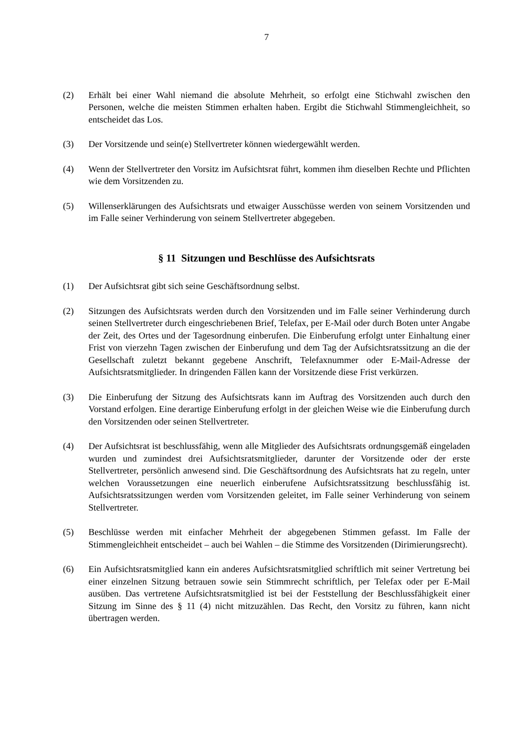7
(2) Erhält bei einer Wahl niemand die absolute Mehrheit, so erfolgt eine Stichwahl zwischen den Personen, welche die meisten Stimmen erhalten haben. Ergibt die Stichwahl Stimmengleichheit, so entscheidet das Los.
(3) Der Vorsitzende und sein(e) Stellvertreter können wiedergewählt werden.
(4) Wenn der Stellvertreter den Vorsitz im Aufsichtsrat führt, kommen ihm dieselben Rechte und Pflichten wie dem Vorsitzenden zu.
(5) Willenserklärungen des Aufsichtsrats und etwaiger Ausschüsse werden von seinem Vorsitzenden und im Falle seiner Verhinderung von seinem Stellvertreter abgegeben.
§ 11 Sitzungen und Beschlüsse des Aufsichtsrats
(1) Der Aufsichtsrat gibt sich seine Geschäftsordnung selbst.
(2) Sitzungen des Aufsichtsrats werden durch den Vorsitzenden und im Falle seiner Verhinderung durch seinen Stellvertreter durch eingeschriebenen Brief, Telefax, per E-Mail oder durch Boten unter Angabe der Zeit, des Ortes und der Tagesordnung einberufen. Die Einberufung erfolgt unter Einhaltung einer Frist von vierzehn Tagen zwischen der Einberufung und dem Tag der Aufsichtsratssitzung an die der Gesellschaft zuletzt bekannt gegebene Anschrift, Telefaxnummer oder E-Mail-Adresse der Aufsichtsratsmitglieder. In dringenden Fällen kann der Vorsitzende diese Frist verkürzen.
(3) Die Einberufung der Sitzung des Aufsichtsrats kann im Auftrag des Vorsitzenden auch durch den Vorstand erfolgen. Eine derartige Einberufung erfolgt in der gleichen Weise wie die Einberufung durch den Vorsitzenden oder seinen Stellvertreter.
(4) Der Aufsichtsrat ist beschlussfähig, wenn alle Mitglieder des Aufsichtsrats ordnungsgemäß eingeladen wurden und zumindest drei Aufsichtsratsmitglieder, darunter der Vorsitzende oder der erste Stellvertreter, persönlich anwesend sind. Die Geschäftsordnung des Aufsichtsrats hat zu regeln, unter welchen Voraussetzungen eine neuerlich einberufene Aufsichtsratssitzung beschlussfähig ist. Aufsichtsratssitzungen werden vom Vorsitzenden geleitet, im Falle seiner Verhinderung von seinem Stellvertreter.
(5) Beschlüsse werden mit einfacher Mehrheit der abgegebenen Stimmen gefasst. Im Falle der Stimmengleichheit entscheidet – auch bei Wahlen – die Stimme des Vorsitzenden (Dirimierungsrecht).
(6) Ein Aufsichtsratsmitglied kann ein anderes Aufsichtsratsmitglied schriftlich mit seiner Vertretung bei einer einzelnen Sitzung betrauen sowie sein Stimmrecht schriftlich, per Telefax oder per E-Mail ausüben. Das vertretene Aufsichtsratsmitglied ist bei der Feststellung der Beschlussfähigkeit einer Sitzung im Sinne des § 11 (4) nicht mitzuzählen. Das Recht, den Vorsitz zu führen, kann nicht übertragen werden.